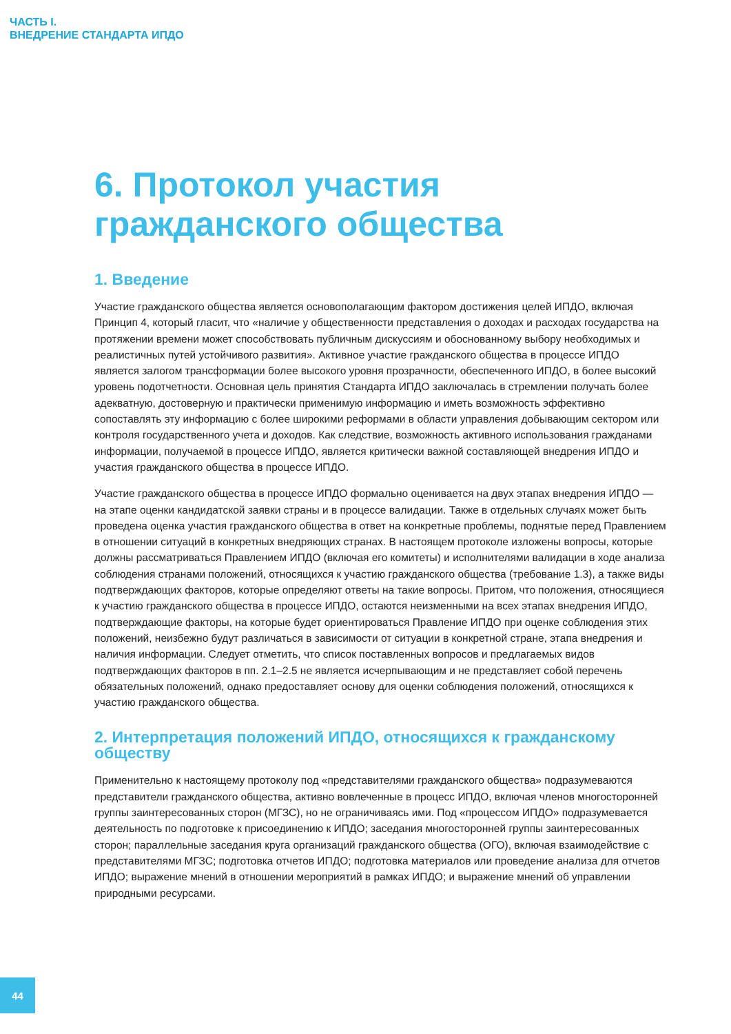ЧАСТЬ I.
ВНЕДРЕНИЕ СТАНДАРТА ИПДО
6. Протокол участия гражданского общества
1. Введение
Участие гражданского общества является основополагающим фактором достижения целей ИПДО, включая Принцип 4, который гласит, что «наличие у общественности представления о доходах и расходах государства на протяжении времени может способствовать публичным дискуссиям и обоснованному выбору необходимых и реалистичных путей устойчивого развития». Активное участие гражданского общества в процессе ИПДО является залогом трансформации более высокого уровня прозрачности, обеспеченного ИПДО, в более высокий уровень подотчетности. Основная цель принятия Стандарта ИПДО заключалась в стремлении получать более адекватную, достоверную и практически применимую информацию и иметь возможность эффективно сопоставлять эту информацию с более широкими реформами в области управления добывающим сектором или контроля государственного учета и доходов. Как следствие, возможность активного использования гражданами информации, получаемой в процессе ИПДО, является критически важной составляющей внедрения ИПДО и участия гражданского общества в процессе ИПДО.
Участие гражданского общества в процессе ИПДО формально оценивается на двух этапах внедрения ИПДО — на этапе оценки кандидатской заявки страны и в процессе валидации. Также в отдельных случаях может быть проведена оценка участия гражданского общества в ответ на конкретные проблемы, поднятые перед Правлением в отношении ситуаций в конкретных внедряющих странах. В настоящем протоколе изложены вопросы, которые должны рассматриваться Правлением ИПДО (включая его комитеты) и исполнителями валидации в ходе анализа соблюдения странами положений, относящихся к участию гражданского общества (требование 1.3), а также виды подтверждающих факторов, которые определяют ответы на такие вопросы. Притом, что положения, относящиеся к участию гражданского общества в процессе ИПДО, остаются неизменными на всех этапах внедрения ИПДО, подтверждающие факторы, на которые будет ориентироваться Правление ИПДО при оценке соблюдения этих положений, неизбежно будут различаться в зависимости от ситуации в конкретной стране, этапа внедрения и наличия информации. Следует отметить, что список поставленных вопросов и предлагаемых видов подтверждающих факторов в пп. 2.1–2.5 не является исчерпывающим и не представляет собой перечень обязательных положений, однако предоставляет основу для оценки соблюдения положений, относящихся к участию гражданского общества.
2. Интерпретация положений ИПДО, относящихся к гражданскому обществу
Применительно к настоящему протоколу под «представителями гражданского общества» подразумеваются представители гражданского общества, активно вовлеченные в процесс ИПДО, включая членов многосторонней группы заинтересованных сторон (МГЗС), но не ограничиваясь ими. Под «процессом ИПДО» подразумевается деятельность по подготовке к присоединению к ИПДО; заседания многосторонней группы заинтересованных сторон; параллельные заседания круга организаций гражданского общества (ОГО), включая взаимодействие с представителями МГЗС; подготовка отчетов ИПДО; подготовка материалов или проведение анализа для отчетов ИПДО; выражение мнений в отношении мероприятий в рамках ИПДО; и выражение мнений об управлении природными ресурсами.
44